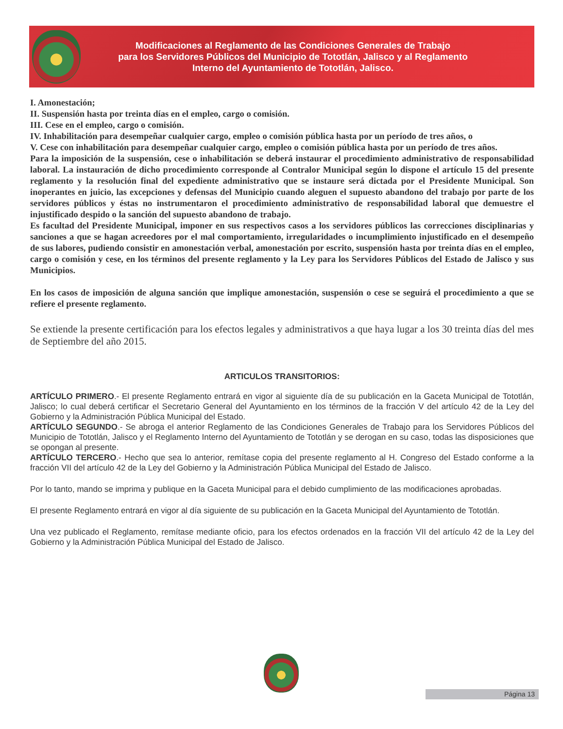Modificaciones al Reglamento de las Condiciones Generales de Trabajo
para los Servidores Públicos del Municipio de Tototlán, Jalisco y al Reglamento
Interno del Ayuntamiento de Tototlán, Jalisco.
I. Amonestación;
II. Suspensión hasta por treinta días en el empleo, cargo o comisión.
III. Cese en el empleo, cargo o comisión.
IV. Inhabilitación para desempeñar cualquier cargo, empleo o comisión pública hasta por un período de tres años, o
V. Cese con inhabilitación para desempeñar cualquier cargo, empleo o comisión pública hasta por un período de tres años.
Para la imposición de la suspensión, cese o inhabilitación se deberá instaurar el procedimiento administrativo de responsabilidad laboral. La instauración de dicho procedimiento corresponde al Contralor Municipal según lo dispone el artículo 15 del presente reglamento y la resolución final del expediente administrativo que se instaure será dictada por el Presidente Municipal. Son inoperantes en juicio, las excepciones y defensas del Municipio cuando aleguen el supuesto abandono del trabajo por parte de los servidores públicos y éstas no instrumentaron el procedimiento administrativo de responsabilidad laboral que demuestre el injustificado despido o la sanción del supuesto abandono de trabajo.
Es facultad del Presidente Municipal, imponer en sus respectivos casos a los servidores públicos las correcciones disciplinarias y sanciones a que se hagan acreedores por el mal comportamiento, irregularidades o incumplimiento injustificado en el desempeño de sus labores, pudiendo consistir en amonestación verbal, amonestación por escrito, suspensión hasta por treinta días en el empleo, cargo o comisión y cese, en los términos del presente reglamento y la Ley para los Servidores Públicos del Estado de Jalisco y sus Municipios.
En los casos de imposición de alguna sanción que implique amonestación, suspensión o cese se seguirá el procedimiento a que se refiere el presente reglamento.
Se extiende la presente certificación para los efectos legales y administrativos a que haya lugar a los 30 treinta días del mes de Septiembre del año 2015.
ARTICULOS TRANSITORIOS:
ARTÍCULO PRIMERO.- El presente Reglamento entrará en vigor al siguiente día de su publicación en la Gaceta Municipal de Tototlán, Jalisco; lo cual deberá certificar el Secretario General del Ayuntamiento en los términos de la fracción V del artículo 42 de la Ley del Gobierno y la Administración Pública Municipal del Estado.
ARTÍCULO SEGUNDO.- Se abroga el anterior Reglamento de las Condiciones Generales de Trabajo para los Servidores Públicos del Municipio de Tototlán, Jalisco y el Reglamento Interno del Ayuntamiento de Tototlán y se derogan en su caso, todas las disposiciones que se opongan al presente.
ARTÍCULO TERCERO.- Hecho que sea lo anterior, remítase copia del presente reglamento al H. Congreso del Estado conforme a la fracción VII del artículo 42 de la Ley del Gobierno y la Administración Pública Municipal del Estado de Jalisco.
Por lo tanto, mando se imprima y publique en la Gaceta Municipal para el debido cumplimiento de las modificaciones aprobadas.
El presente Reglamento entrará en vigor al día siguiente de su publicación en la Gaceta Municipal del Ayuntamiento de Tototlán.
Una vez publicado el Reglamento, remítase mediante oficio, para los efectos ordenados en la fracción VII del artículo 42 de la Ley del Gobierno y la Administración Pública Municipal del Estado de Jalisco.
Página 13